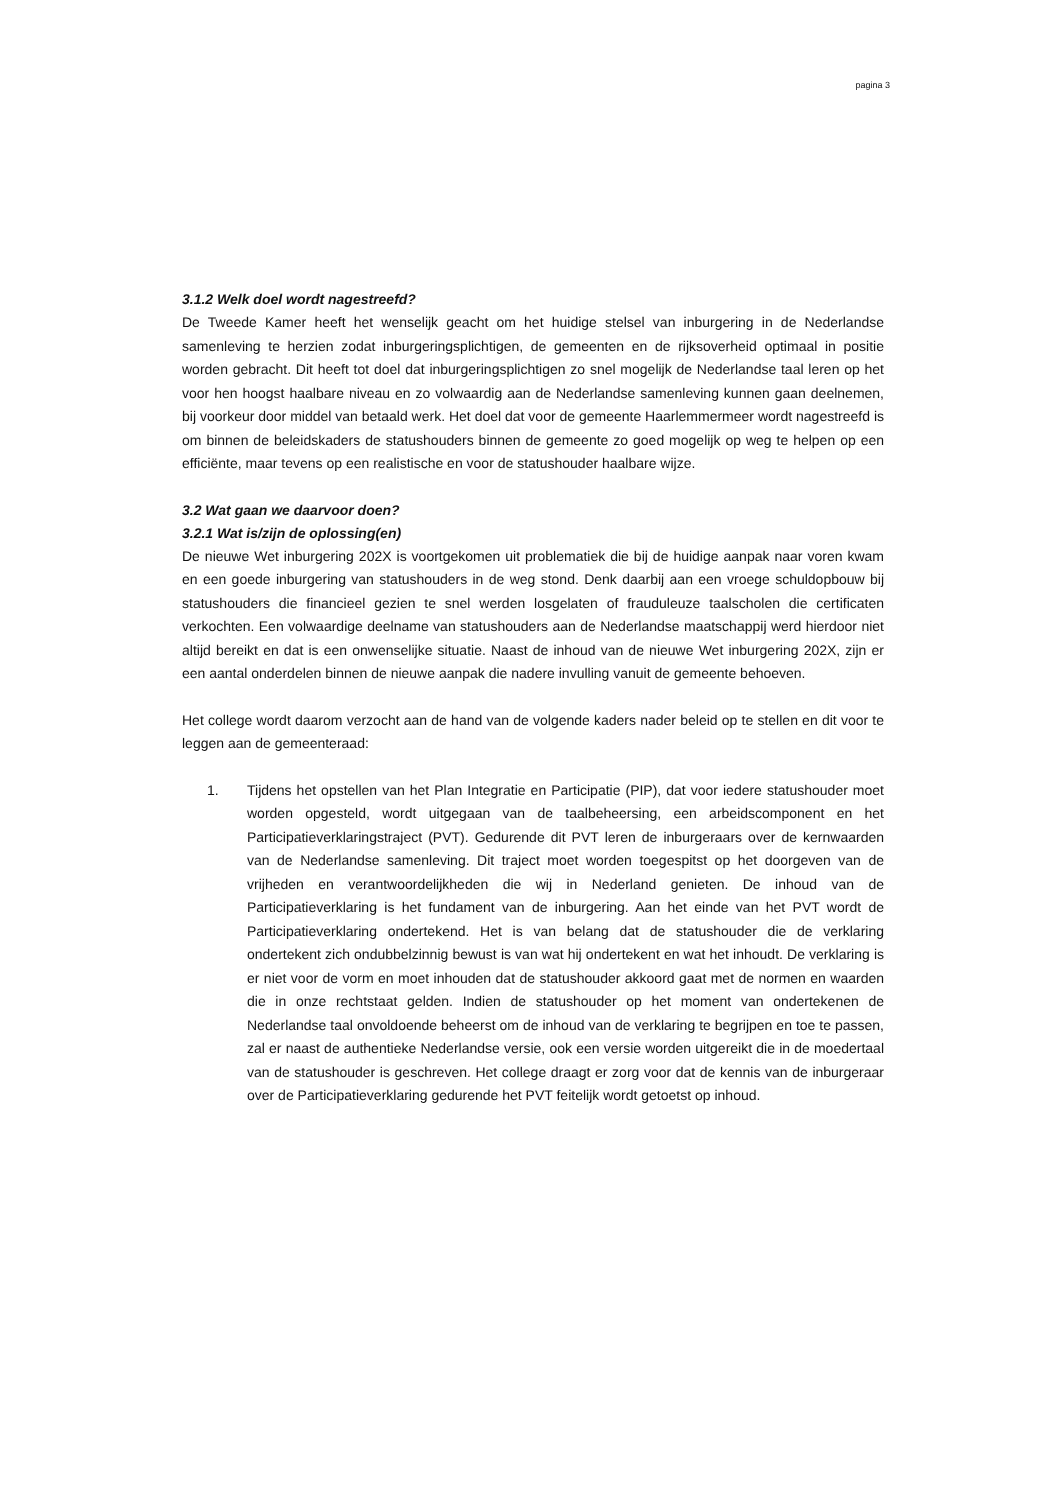pagina 3
3.1.2 Welk doel wordt nagestreefd?
De Tweede Kamer heeft het wenselijk geacht om het huidige stelsel van inburgering in de Nederlandse samenleving te herzien zodat inburgeringsplichtigen, de gemeenten en de rijksoverheid optimaal in positie worden gebracht. Dit heeft tot doel dat inburgeringsplichtigen zo snel mogelijk de Nederlandse taal leren op het voor hen hoogst haalbare niveau en zo volwaardig aan de Nederlandse samenleving kunnen gaan deelnemen, bij voorkeur door middel van betaald werk. Het doel dat voor de gemeente Haarlemmermeer wordt nagestreefd is om binnen de beleidskaders de statushouders binnen de gemeente zo goed mogelijk op weg te helpen op een efficiënte, maar tevens op een realistische en voor de statushouder haalbare wijze.
3.2 Wat gaan we daarvoor doen?
3.2.1 Wat is/zijn de oplossing(en)
De nieuwe Wet inburgering 202X is voortgekomen uit problematiek die bij de huidige aanpak naar voren kwam en een goede inburgering van statushouders in de weg stond. Denk daarbij aan een vroege schuldopbouw bij statushouders die financieel gezien te snel werden losgelaten of frauduleuze taalscholen die certificaten verkochten. Een volwaardige deelname van statushouders aan de Nederlandse maatschappij werd hierdoor niet altijd bereikt en dat is een onwenselijke situatie. Naast de inhoud van de nieuwe Wet inburgering 202X, zijn er een aantal onderdelen binnen de nieuwe aanpak die nadere invulling vanuit de gemeente behoeven.
Het college wordt daarom verzocht aan de hand van de volgende kaders nader beleid op te stellen en dit voor te leggen aan de gemeenteraad:
1. Tijdens het opstellen van het Plan Integratie en Participatie (PIP), dat voor iedere statushouder moet worden opgesteld, wordt uitgegaan van de taalbeheersing, een arbeidscomponent en het Participatieverklaringstraject (PVT). Gedurende dit PVT leren de inburgeraars over de kernwaarden van de Nederlandse samenleving. Dit traject moet worden toegespitst op het doorgeven van de vrijheden en verantwoordelijkheden die wij in Nederland genieten. De inhoud van de Participatieverklaring is het fundament van de inburgering. Aan het einde van het PVT wordt de Participatieverklaring ondertekend. Het is van belang dat de statushouder die de verklaring ondertekent zich ondubbelzinnig bewust is van wat hij ondertekent en wat het inhoudt. De verklaring is er niet voor de vorm en moet inhouden dat de statushouder akkoord gaat met de normen en waarden die in onze rechtstaat gelden. Indien de statushouder op het moment van ondertekenen de Nederlandse taal onvoldoende beheerst om de inhoud van de verklaring te begrijpen en toe te passen, zal er naast de authentieke Nederlandse versie, ook een versie worden uitgereikt die in de moedertaal van de statushouder is geschreven. Het college draagt er zorg voor dat de kennis van de inburgeraar over de Participatieverklaring gedurende het PVT feitelijk wordt getoetst op inhoud.